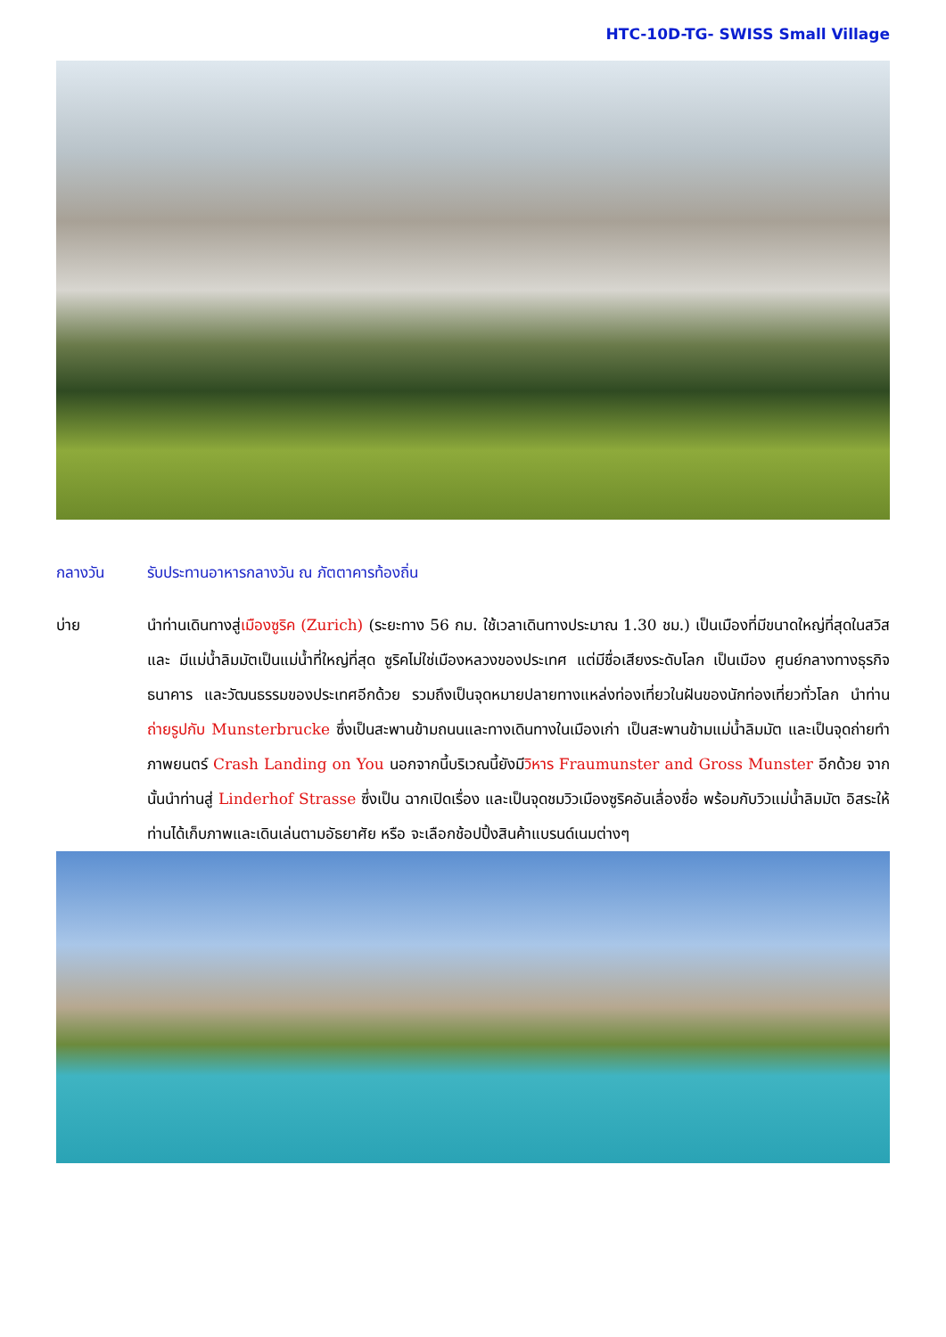HTC-10D-TG- SWISS Small Village
กลางวัน รับประทานอาหารกลางวัน ณ ภัตตาคารท้องถิ่น
บ่าย นำท่านเดินทางสู่เมืองซูริค (Zurich) (ระยะทาง 56 กม. ใช้เวลาเดินทางประมาณ 1.30 ชม.) เป็นเมืองที่มีขนาดใหญ่ที่สุดในสวิส และ มีแม่น้ำลิมมัตเป็นแม่น้ำที่ใหญ่ที่สุด ซูริคไม่ใช่เมืองหลวงของประเทศ แต่มีชื่อเสียงระดับโลก เป็นเมือง ศูนย์กลางทางธุรกิจ ธนาคาร และวัฒนธรรมของประเทศอีกด้วย รวมถึงเป็นจุดหมายปลายทางแหล่งท่องเที่ยวในฝันของนักท่องเที่ยวทั่วโลก นำท่านถ่ายรูปกับ Munsterbrucke ซึ่งเป็นสะพานข้ามถนนและทางเดินทางในเมืองเก่า เป็นสะพานข้ามแม่น้ำลิมมัต และเป็นจุดถ่ายทำภาพยนตร์ Crash Landing on You นอกจากนี้บริเวณนี้ยังมีวิหาร Fraumunster and Gross Munster อีกด้วย จากนั้นนำท่านสู่ Linderhof Strasse ซึ่งเป็น ฉากเปิดเรื่อง และเป็นจุดชมวิวเมืองซูริคอันเลื่องชื่อ พร้อมกับวิวแม่น้ำลิมมัต อิสระให้ท่านได้เก็บภาพและเดินเล่นตามอัธยาศัย หรือ จะเลือกช้อปปิ้งสินค้าแบรนด์เนมต่างๆ